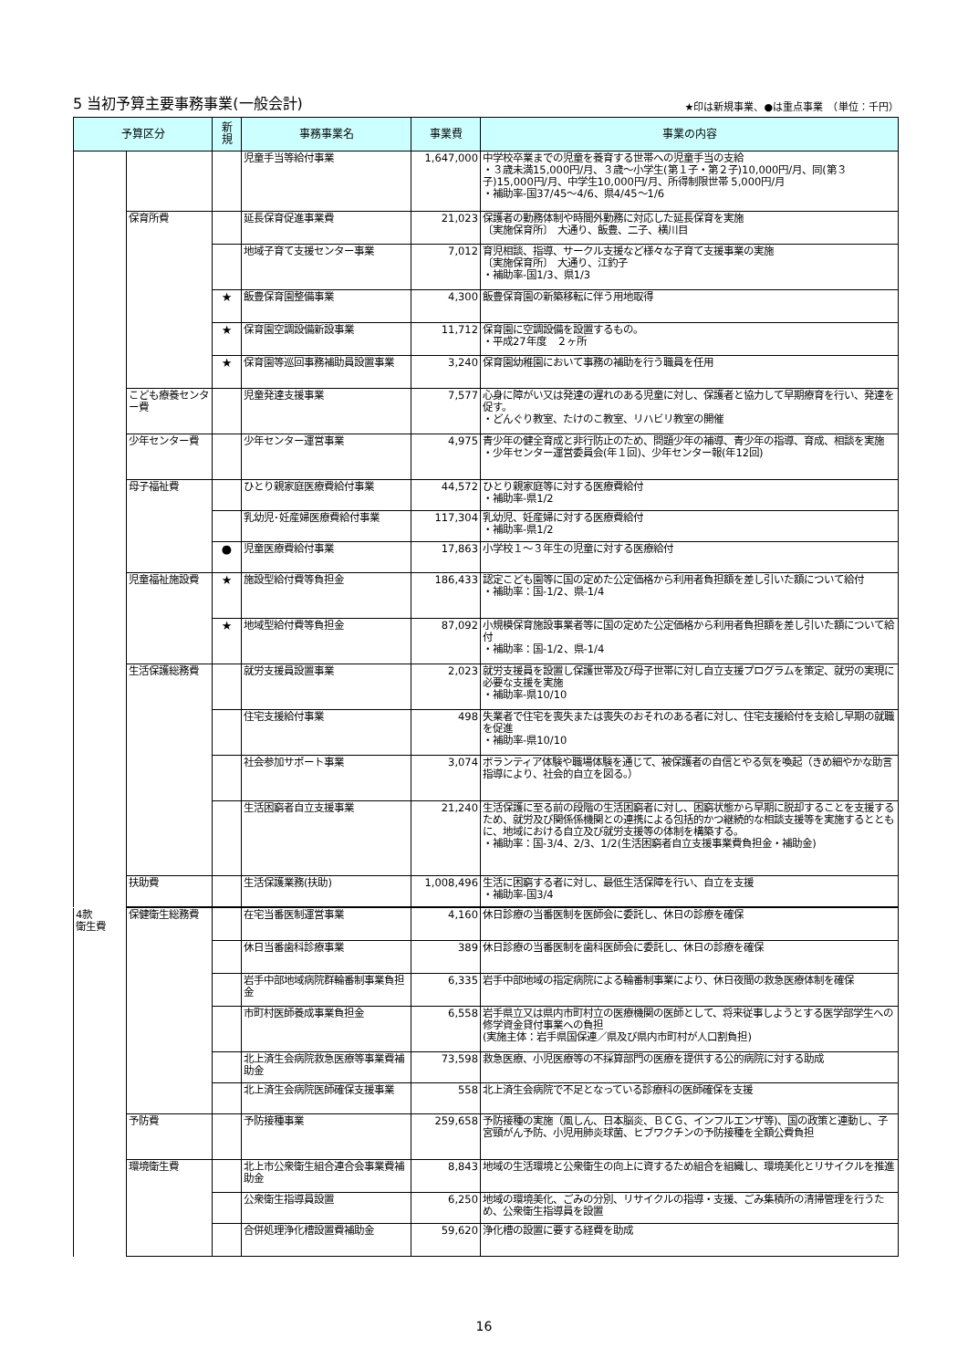5 当初予算主要事務事業(一般会計)
★印は新規事業、●は重点事業　（単位：千円）
| 予算区分 | | 新 規 | 事務事業名 | 事業費 | 事業の内容 |
| --- | --- | --- | --- | --- | --- |
| | | | 児童手当等給付事業 | 1,647,000 | 中学校卒業までの児童を養育する世帯への児童手当の支給 ・３歳未満15,000円/月、３歳～小学生(第１子・第２子)10,000円/月、同(第３子)15,000円/月、中学生10,000円/月、所得制限世帯 5,000円/月 ・補助率-国37/45～4/6、県4/45～1/6 |
| | 保育所費 | | 延長保育促進事業費 | 21,023 | 保護者の勤務体制や時間外勤務に対応した延長保育を実施 〔実施保育所〕 大通り、飯豊、二子、横川目 |
| | | | 地域子育て支援センター事業 | 7,012 | 育児相談、指導、サークル支援など様々な子育て支援事業の実施 〔実施保育所〕 大通り、江釣子 ・補助率-国1/3、県1/3 |
| | | ★ | 飯豊保育園整備事業 | 4,300 | 飯豊保育園の新築移転に伴う用地取得 |
| | | ★ | 保育園空調設備新設事業 | 11,712 | 保育園に空調設備を設置するもの。 ・平成27年度 ２ヶ所 |
| | | ★ | 保育園等巡回事務補助員設置事業 | 3,240 | 保育園幼稚園において事務の補助を行う職員を任用 |
| | こども療養センター費 | | 児童発達支援事業 | 7,577 | 心身に障がい又は発達の遅れのある児童に対し、保護者と協力して早期療育を行い、発達を促す。 ・どんぐり教室、たけのこ教室、リハビリ教室の開催 |
| | 少年センター費 | | 少年センター運営事業 | 4,975 | 青少年の健全育成と非行防止のため、問題少年の補導、青少年の指導、育成、相談を実施 ・少年センター運営委員会(年１回)、少年センター報(年12回) |
| | 母子福祉費 | | ひとり親家庭医療費給付事業 | 44,572 | ひとり親家庭等に対する医療費給付 ・補助率-県1/2 |
| | | | 乳幼児･妊産婦医療費給付事業 | 117,304 | 乳幼児、妊産婦に対する医療費給付 ・補助率-県1/2 |
| | | ● | 児童医療費給付事業 | 17,863 | 小学校１～３年生の児童に対する医療給付 |
| | 児童福祉施設費 | ★ | 施設型給付費等負担金 | 186,433 | 認定こども園等に国の定めた公定価格から利用者負担額を差し引いた額について給付 ・補助率：国-1/2、県-1/4 |
| | | ★ | 地域型給付費等負担金 | 87,092 | 小規模保育施設事業者等に国の定めた公定価格から利用者負担額を差し引いた額について給付 ・補助率：国-1/2、県-1/4 |
| | 生活保護総務費 | | 就労支援員設置事業 | 2,023 | 就労支援員を設置し保護世帯及び母子世帯に対し自立支援プログラムを策定、就労の実現に必要な支援を実施 ・補助率-県10/10 |
| | | | 住宅支援給付事業 | 498 | 失業者で住宅を喪失または喪失のおそれのある者に対し、住宅支援給付を支給し早期の就職を促進 ・補助率-県10/10 |
| | | | 社会参加サポート事業 | 3,074 | ボランティア体験や職場体験を通じて、被保護者の自信とやる気を喚起（きめ細やかな助言指導により、社会的自立を図る。） |
| | | | 生活困窮者自立支援事業 | 21,240 | 生活保護に至る前の段階の生活困窮者に対し、困窮状態から早期に脱却することを支援するため、就労及び関係係機関との連携による包括的かつ継続的な相談支援等を実施するとともに、地域における自立及び就労支援等の体制を構築する。 ・補助率：国-3/4、2/3、1/2(生活困窮者自立支援事業費負担金・補助金) |
| | 扶助費 | | 生活保護業務(扶助) | 1,008,496 | 生活に困窮する者に対し、最低生活保障を行い、自立を支援 ・補助率-国3/4 |
| 4款 衛生費 | 保健衛生総務費 | | 在宅当番医制運営事業 | 4,160 | 休日診療の当番医制を医師会に委託し、休日の診療を確保 |
| | | | 休日当番歯科診療事業 | 389 | 休日診療の当番医制を歯科医師会に委託し、休日の診療を確保 |
| | | | 岩手中部地域病院群輪番制事業負担金 | 6,335 | 岩手中部地域の指定病院による輪番制事業により、休日夜間の救急医療体制を確保 |
| | | | 市町村医師養成事業負担金 | 6,558 | 岩手県立又は県内市町村立の医療機関の医師として、将来従事しようとする医学部学生への修学資金貸付事業への負担 (実施主体：岩手県国保連／県及び県内市町村が人口割負担) |
| | | | 北上済生会病院救急医療等事業費補助金 | 73,598 | 救急医療、小児医療等の不採算部門の医療を提供する公的病院に対する助成 |
| | | | 北上済生会病院医師確保支援事業 | 558 | 北上済生会病院で不足となっている診療科の医師確保を支援 |
| | 予防費 | | 予防接種事業 | 259,658 | 予防接種の実施（風しん、日本脳炎、ＢＣＧ、インフルエンザ等)、国の政策と連動し、子宮頸がん予防、小児用肺炎球菌、ヒブワクチンの予防接種を全額公費負担 |
| | 環境衛生費 | | 北上市公衆衛生組合連合会事業費補助金 | 8,843 | 地域の生活環境と公衆衛生の向上に資するため組合を組織し、環境美化とリサイクルを推進 |
| | | | 公衆衛生指導員設置 | 6,250 | 地域の環境美化、ごみの分別、リサイクルの指導・支援、ごみ集積所の清掃管理を行うため、公衆衛生指導員を設置 |
| | | | 合併処理浄化槽設置費補助金 | 59,620 | 浄化槽の設置に要する経費を助成 |
16